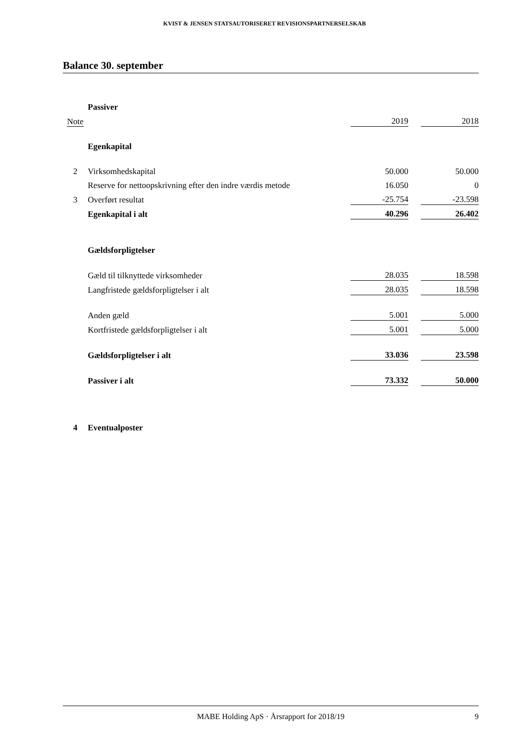KVIST & JENSEN STATSAUTORISERET REVISIONSPARTNERSELSKAB
Balance 30. september
| | Passiver | | | |
| Note | | 2019 | | 2018 |
| | Egenkapital | | | |
| 2 | Virksomhedskapital | 50.000 | | 50.000 |
| | Reserve for nettoopskrivning efter den indre værdis metode | 16.050 | | 0 |
| 3 | Overført resultat | -25.754 | | -23.598 |
| | Egenkapital i alt | 40.296 | | 26.402 |
| | Gældsforpligtelser | | | |
| | Gæld til tilknyttede virksomheder | 28.035 | | 18.598 |
| | Langfristede gældsforpligtelser i alt | 28.035 | | 18.598 |
| | Anden gæld | 5.001 | | 5.000 |
| | Kortfristede gældsforpligtelser i alt | 5.001 | | 5.000 |
| | Gældsforpligtelser i alt | 33.036 | | 23.598 |
| | Passiver i alt | 73.332 | | 50.000 |
| 4 | Eventualposter | | | |
MABE Holding ApS · Årsrapport for 2018/19 9